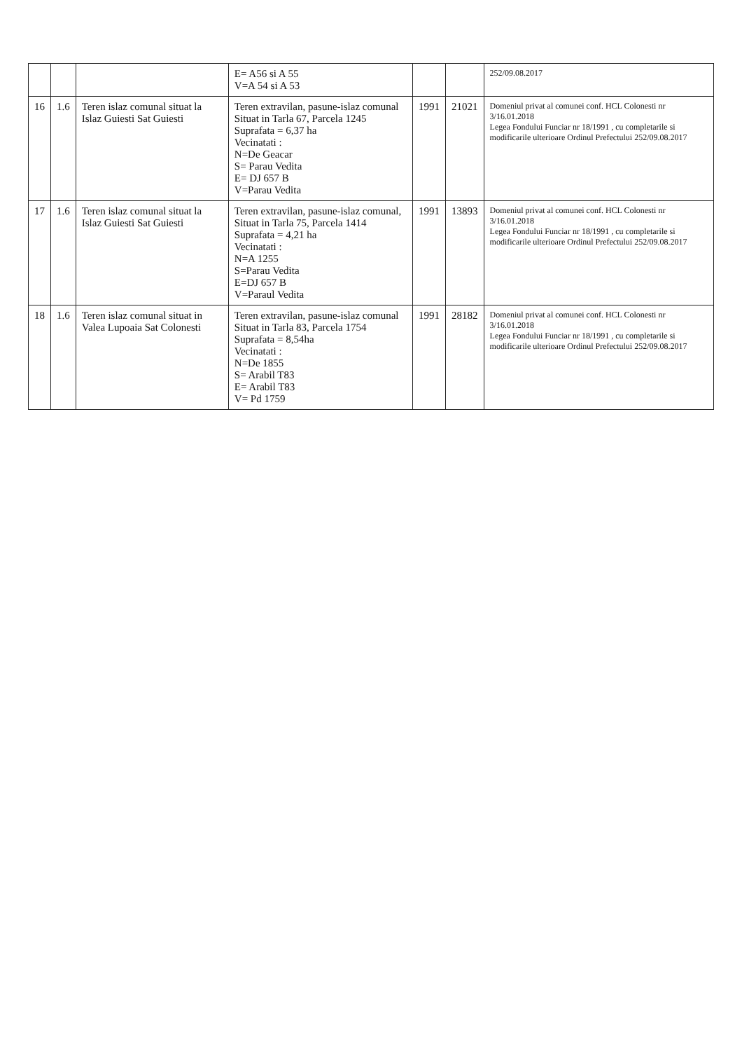| | | | E= A56 si A 55 V=A 54 si A 53 | | | 252/09.08.2017 |
| 16 | 1.6 | Teren islaz comunal situat la Islaz Guiesti Sat Guiesti | Teren extravilan, pasune-islaz comunal Situat in Tarla 67, Parcela 1245 Suprafata = 6,37 ha Vecinatati : N=De Geacar S= Parau Vedita E= DJ 657 B V=Parau Vedita | 1991 | 21021 | Domeniul privat al comunei conf. HCL Colonesti nr 3/16.01.2018 Legea Fondului Funciar nr 18/1991 , cu completarile si modificarile ulterioare Ordinul Prefectului 252/09.08.2017 |
| 17 | 1.6 | Teren islaz comunal situat la Islaz Guiesti Sat Guiesti | Teren extravilan, pasune-islaz comunal, Situat in Tarla 75, Parcela 1414 Suprafata = 4,21 ha Vecinatati : N=A 1255 S=Parau Vedita E=DJ 657 B V=Paraul Vedita | 1991 | 13893 | Domeniul privat al comunei conf. HCL Colonesti nr 3/16.01.2018 Legea Fondului Funciar nr 18/1991 , cu completarile si modificarile ulterioare Ordinul Prefectului 252/09.08.2017 |
| 18 | 1.6 | Teren islaz comunal situat in Valea Lupoaia Sat Colonesti | Teren extravilan, pasune-islaz comunal Situat in Tarla 83, Parcela 1754 Suprafata = 8,54ha Vecinatati : N=De 1855 S= Arabil T83 E= Arabil T83 V= Pd 1759 | 1991 | 28182 | Domeniul privat al comunei conf. HCL Colonesti nr 3/16.01.2018 Legea Fondului Funciar nr 18/1991 , cu completarile si modificarile ulterioare Ordinul Prefectului 252/09.08.2017 |